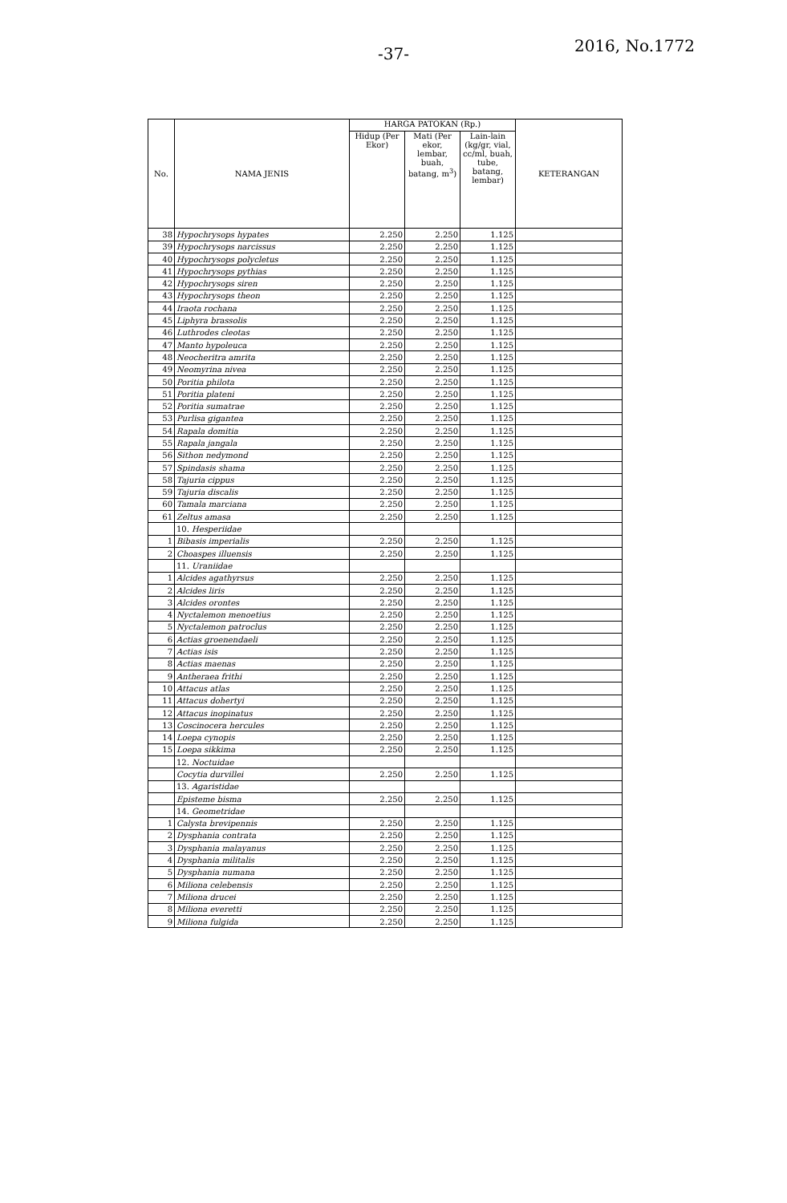-37- 2016, No.1772
| No. | NAMA JENIS | HARGA PATOKAN (Rp.) | | | KETERANGAN |
| --- | --- | --- | --- | --- | --- |
| | | Hidup (Per Ekor) | Mati (Per ekor, lembar, buah, batang, m<sup>3</sup>) | Lain-lain (kg/gr, vial, cc/ml, buah, tube, batang, lembar) | |
| 38 | Hypochrysops hypates | 2.250 | 2.250 | 1.125 | |
| 39 | Hypochrysops narcissus | 2.250 | 2.250 | 1.125 | |
| 40 | Hypochrysops polycletus | 2.250 | 2.250 | 1.125 | |
| 41 | Hypochrysops pythias | 2.250 | 2.250 | 1.125 | |
| 42 | Hypochrysops siren | 2.250 | 2.250 | 1.125 | |
| 43 | Hypochrysops theon | 2.250 | 2.250 | 1.125 | |
| 44 | Iraota rochana | 2.250 | 2.250 | 1.125 | |
| 45 | Liphyra brassolis | 2.250 | 2.250 | 1.125 | |
| 46 | Luthrodes cleotas | 2.250 | 2.250 | 1.125 | |
| 47 | Manto hypoleuca | 2.250 | 2.250 | 1.125 | |
| 48 | Neocheritra amrita | 2.250 | 2.250 | 1.125 | |
| 49 | Neomyrina nivea | 2.250 | 2.250 | 1.125 | |
| 50 | Poritia philota | 2.250 | 2.250 | 1.125 | |
| 51 | Poritia plateni | 2.250 | 2.250 | 1.125 | |
| 52 | Poritia sumatrae | 2.250 | 2.250 | 1.125 | |
| 53 | Purlisa gigantea | 2.250 | 2.250 | 1.125 | |
| 54 | Rapala domitia | 2.250 | 2.250 | 1.125 | |
| 55 | Rapala jangala | 2.250 | 2.250 | 1.125 | |
| 56 | Sithon nedymond | 2.250 | 2.250 | 1.125 | |
| 57 | Spindasis shama | 2.250 | 2.250 | 1.125 | |
| 58 | Tajuria cippus | 2.250 | 2.250 | 1.125 | |
| 59 | Tajuria discalis | 2.250 | 2.250 | 1.125 | |
| 60 | Tamala marciana | 2.250 | 2.250 | 1.125 | |
| 61 | Zeltus amasa | 2.250 | 2.250 | 1.125 | |
| | 10. Hesperiidae | | | | |
| 1 | Bibasis imperialis | 2.250 | 2.250 | 1.125 | |
| 2 | Choaspes illuensis | 2.250 | 2.250 | 1.125 | |
| | 11. Uraniidae | | | | |
| 1 | Alcides agathyrsus | 2.250 | 2.250 | 1.125 | |
| 2 | Alcides liris | 2.250 | 2.250 | 1.125 | |
| 3 | Alcides orontes | 2.250 | 2.250 | 1.125 | |
| 4 | Nyctalemon menoetius | 2.250 | 2.250 | 1.125 | |
| 5 | Nyctalemon patroclus | 2.250 | 2.250 | 1.125 | |
| 6 | Actias groenendaeli | 2.250 | 2.250 | 1.125 | |
| 7 | Actias isis | 2.250 | 2.250 | 1.125 | |
| 8 | Actias maenas | 2.250 | 2.250 | 1.125 | |
| 9 | Antheraea frithi | 2.250 | 2.250 | 1.125 | |
| 10 | Attacus atlas | 2.250 | 2.250 | 1.125 | |
| 11 | Attacus dohertyi | 2.250 | 2.250 | 1.125 | |
| 12 | Attacus inopinatus | 2.250 | 2.250 | 1.125 | |
| 13 | Coscinocera hercules | 2.250 | 2.250 | 1.125 | |
| 14 | Loepa cynopis | 2.250 | 2.250 | 1.125 | |
| 15 | Loepa sikkima | 2.250 | 2.250 | 1.125 | |
| | 12. Noctuidae | | | | |
| | Cocytia durvillei | 2.250 | 2.250 | 1.125 | |
| | 13. Agaristidae | | | | |
| | Episteme bisma | 2.250 | 2.250 | 1.125 | |
| | 14. Geometridae | | | | |
| 1 | Calysta brevipennis | 2.250 | 2.250 | 1.125 | |
| 2 | Dysphania contrata | 2.250 | 2.250 | 1.125 | |
| 3 | Dysphania malayanus | 2.250 | 2.250 | 1.125 | |
| 4 | Dysphania militalis | 2.250 | 2.250 | 1.125 | |
| 5 | Dysphania numana | 2.250 | 2.250 | 1.125 | |
| 6 | Miliona celebensis | 2.250 | 2.250 | 1.125 | |
| 7 | Miliona drucei | 2.250 | 2.250 | 1.125 | |
| 8 | Miliona everetti | 2.250 | 2.250 | 1.125 | |
| 9 | Miliona fulgida | 2.250 | 2.250 | 1.125 | |